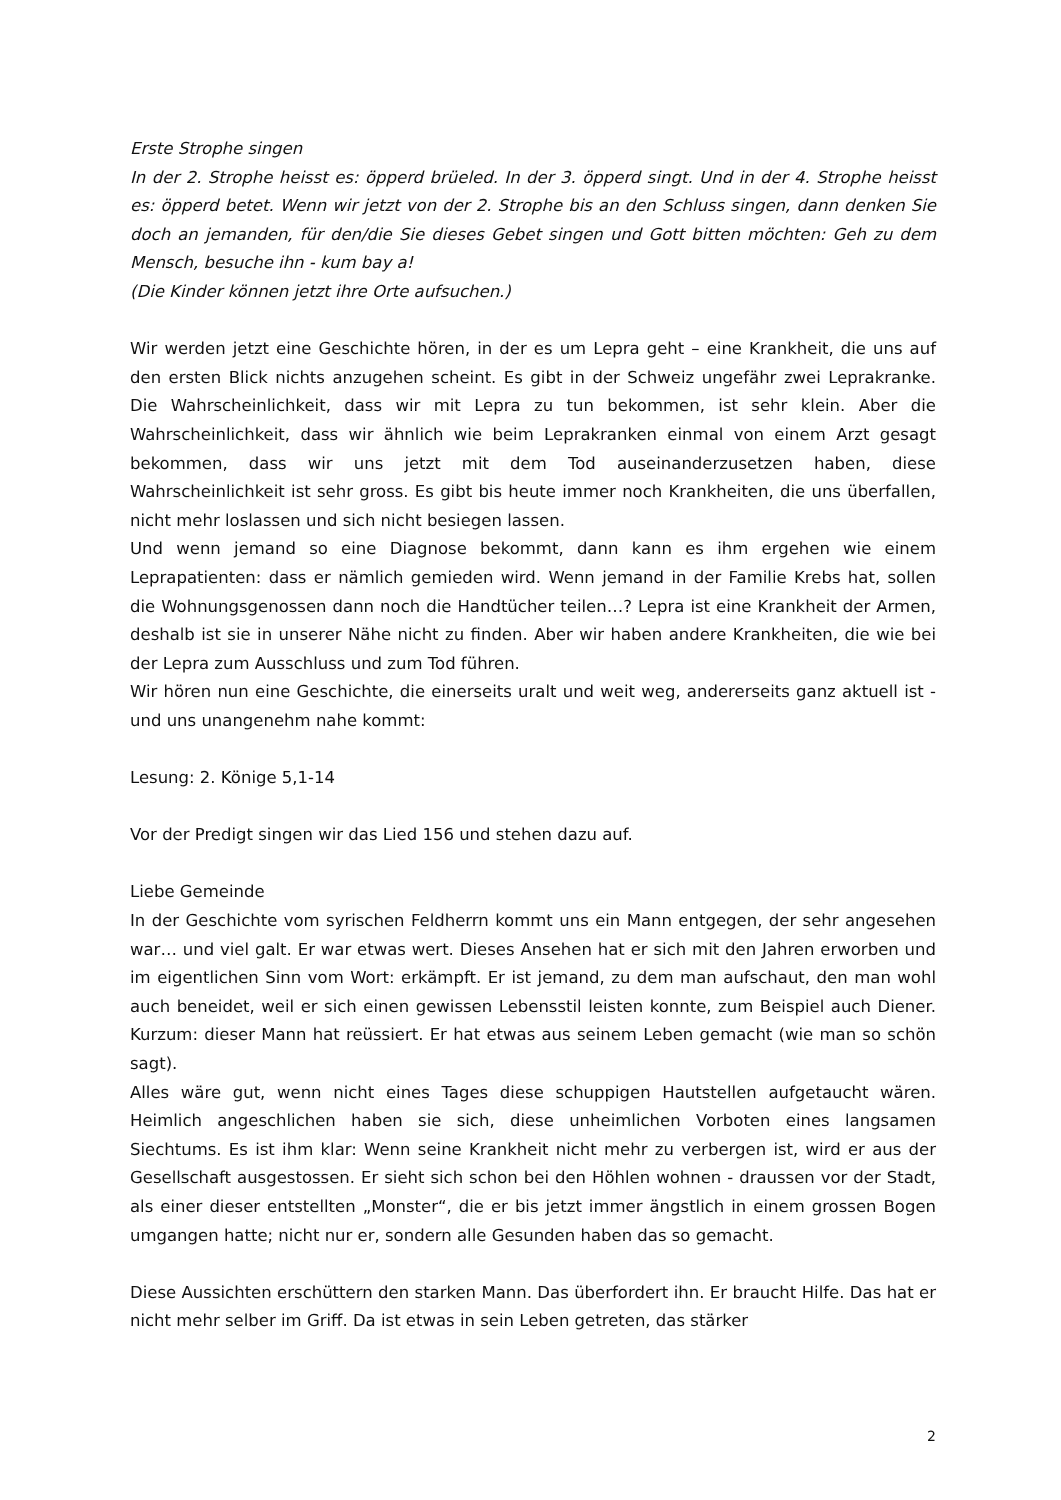Erste Strophe singen
In der 2. Strophe heisst es: öpperd brüeled. In der 3. öpperd singt. Und in der 4. Strophe heisst es: öpperd betet. Wenn wir jetzt von der 2. Strophe bis an den Schluss singen, dann denken Sie doch an jemanden, für den/die Sie dieses Gebet singen und Gott bitten möchten: Geh zu dem Mensch, besuche ihn - kum bay a!
(Die Kinder können jetzt ihre Orte aufsuchen.)
Wir werden jetzt eine Geschichte hören, in der es um Lepra geht – eine Krankheit, die uns auf den ersten Blick nichts anzugehen scheint. Es gibt in der Schweiz ungefähr zwei Leprakranke. Die Wahrscheinlichkeit, dass wir mit Lepra zu tun bekommen, ist sehr klein. Aber die Wahrscheinlichkeit, dass wir ähnlich wie beim Leprakranken einmal von einem Arzt gesagt bekommen, dass wir uns jetzt mit dem Tod auseinanderzusetzen haben, diese Wahrscheinlichkeit ist sehr gross. Es gibt bis heute immer noch Krankheiten, die uns überfallen, nicht mehr loslassen und sich nicht besiegen lassen.
Und wenn jemand so eine Diagnose bekommt, dann kann es ihm ergehen wie einem Leprapatienten: dass er nämlich gemieden wird. Wenn jemand in der Familie Krebs hat, sollen die Wohnungsgenossen dann noch die Handtücher teilen…? Lepra ist eine Krankheit der Armen, deshalb ist sie in unserer Nähe nicht zu finden. Aber wir haben andere Krankheiten, die wie bei der Lepra zum Ausschluss und zum Tod führen.
Wir hören nun eine Geschichte, die einerseits uralt und weit weg, andererseits ganz aktuell ist - und uns unangenehm nahe kommt:
Lesung: 2. Könige 5,1-14
Vor der Predigt singen wir das Lied 156 und stehen dazu auf.
Liebe Gemeinde
In der Geschichte vom syrischen Feldherrn kommt uns ein Mann entgegen, der sehr angesehen war… und viel galt. Er war etwas wert. Dieses Ansehen hat er sich mit den Jahren erworben und im eigentlichen Sinn vom Wort: erkämpft. Er ist jemand, zu dem man aufschaut, den man wohl auch beneidet, weil er sich einen gewissen Lebensstil leisten konnte, zum Beispiel auch Diener. Kurzum: dieser Mann hat reüssiert. Er hat etwas aus seinem Leben gemacht (wie man so schön sagt).
Alles wäre gut, wenn nicht eines Tages diese schuppigen Hautstellen aufgetaucht wären. Heimlich angeschlichen haben sie sich, diese unheimlichen Vorboten eines langsamen Siechtums. Es ist ihm klar: Wenn seine Krankheit nicht mehr zu verbergen ist, wird er aus der Gesellschaft ausgestossen. Er sieht sich schon bei den Höhlen wohnen - draussen vor der Stadt, als einer dieser entstellten „Monster“, die er bis jetzt immer ängstlich in einem grossen Bogen umgangen hatte; nicht nur er, sondern alle Gesunden haben das so gemacht.
Diese Aussichten erschüttern den starken Mann. Das überfordert ihn. Er braucht Hilfe. Das hat er nicht mehr selber im Griff. Da ist etwas in sein Leben getreten, das stärker
2